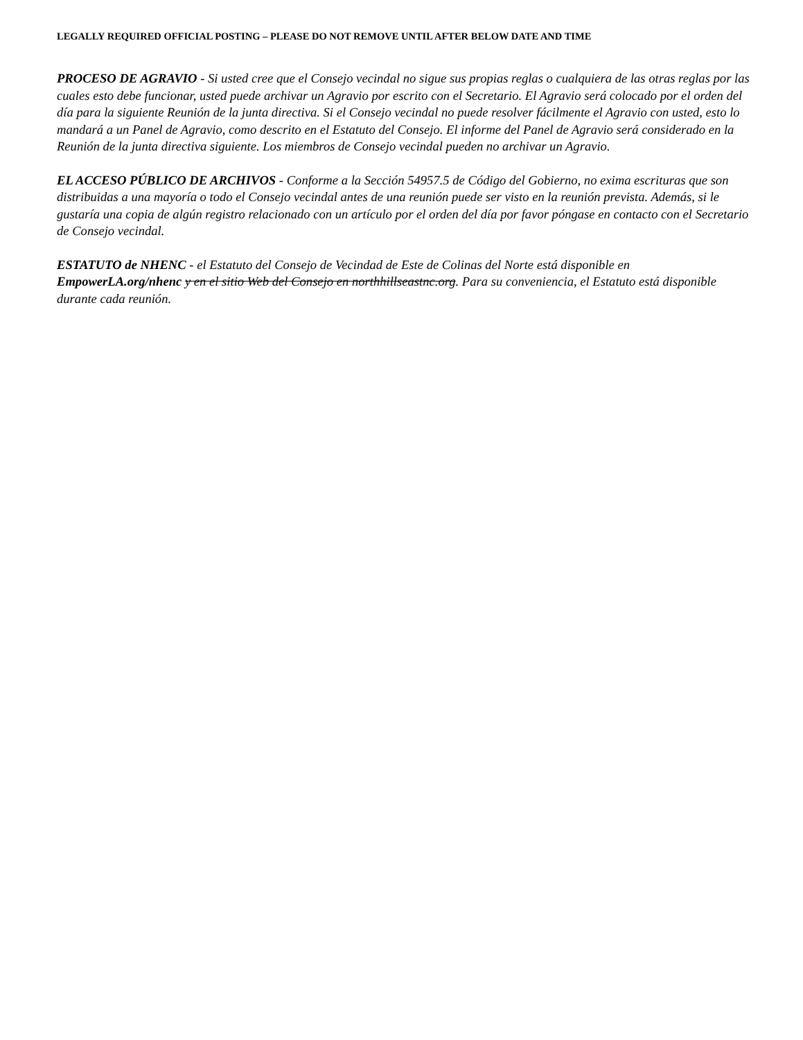LEGALLY REQUIRED OFFICIAL POSTING – PLEASE DO NOT REMOVE UNTIL AFTER BELOW DATE AND TIME
PROCESO DE AGRAVIO - Si usted cree que el Consejo vecindal no sigue sus propias reglas o cualquiera de las otras reglas por las cuales esto debe funcionar, usted puede archivar un Agravio por escrito con el Secretario. El Agravio será colocado por el orden del día para la siguiente Reunión de la junta directiva. Si el Consejo vecindal no puede resolver fácilmente el Agravio con usted, esto lo mandará a un Panel de Agravio, como descrito en el Estatuto del Consejo. El informe del Panel de Agravio será considerado en la Reunión de la junta directiva siguiente. Los miembros de Consejo vecindal pueden no archivar un Agravio.
EL ACCESO PÚBLICO DE ARCHIVOS - Conforme a la Sección 54957.5 de Código del Gobierno, no exima escrituras que son distribuidas a una mayoría o todo el Consejo vecindal antes de una reunión puede ser visto en la reunión prevista. Además, si le gustaría una copia de algún registro relacionado con un artículo por el orden del día por favor póngase en contacto con el Secretario de Consejo vecindal.
ESTATUTO de NHENC - el Estatuto del Consejo de Vecindad de Este de Colinas del Norte está disponible en EmpowerLA.org/nhenc y en el sitio Web del Consejo en northhillseastnc.org. Para su conveniencia, el Estatuto está disponible durante cada reunión.